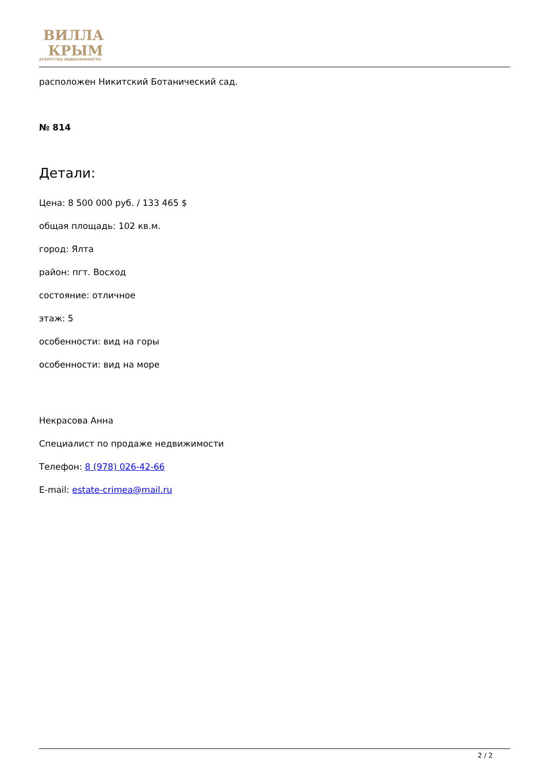ВИЛЛА
КРЫМ
АГЕНТСТВО НЕДВИЖИМОСТИ
расположен Никитский Ботанический сад.
№ 814
Детали:
Цена: 8 500 000 руб. / 133 465 $
общая площадь: 102 кв.м.
город: Ялта
район: пгт. Восход
состояние: отличное
этаж: 5
особенности: вид на горы
особенности: вид на море
Некрасова Анна
Специалист по продаже недвижимости
Телефон: 8 (978) 026-42-66
E-mail: estate-crimea@mail.ru
2 / 2